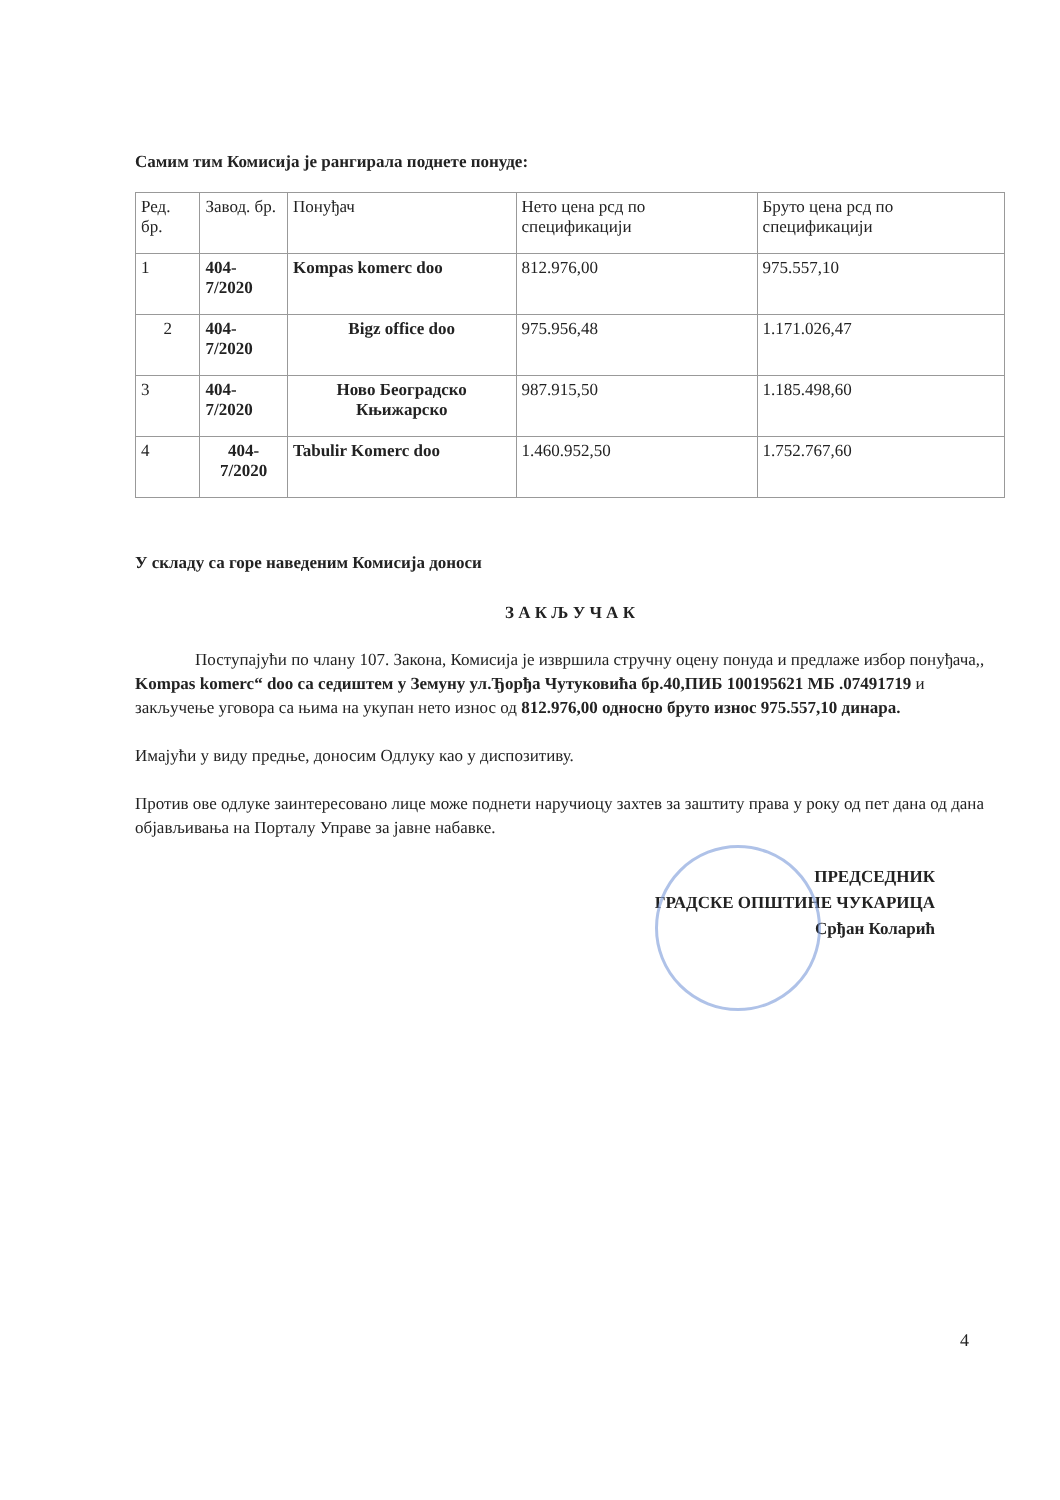Самим тим Комисија је рангирала поднете понуде:
| Ред. бр. | Завод. бр. | Понуђач | Нето цена рсд по спецификацији | Бруто цена рсд по спецификацији |
| 1 | 404-7/2020 | Kompas komerc doo | 812.976,00 | 975.557,10 |
| 2 | 404-7/2020 | Bigz office doo | 975.956,48 | 1.171.026,47 |
| 3 | 404-7/2020 | Ново Београдско Књижарско | 987.915,50 | 1.185.498,60 |
| 4 | 404-7/2020 | Tabulir Komerc doo | 1.460.952,50 | 1.752.767,60 |
У складу са горе наведеним Комисија доноси
З А К Љ У Ч А К
Поступајући по члану 107. Закона, Комисија је извршила стручну оцену понуда и предлаже избор понуђача,, Kompas komerc“ doo са седиштем у Земуну ул.Ђорђа Чутуковића бр.40,ПИБ 100195621 МБ .07491719 и закључење уговора са њима на укупан нето износ од 812.976,00 односно бруто износ 975.557,10 динара.
Имајући у виду предње, доносим Одлуку као у диспозитиву.
Против ове одлуке заинтересовано лице може поднети наручиоцу захтев за заштиту права у року од пет дана од дана објављивања на Порталу Управе за јавне набавке.
ПРЕДСЕДНИК
ГРАДСКЕ ОПШТИНЕ ЧУКАРИЦА
Срђан Коларић
4